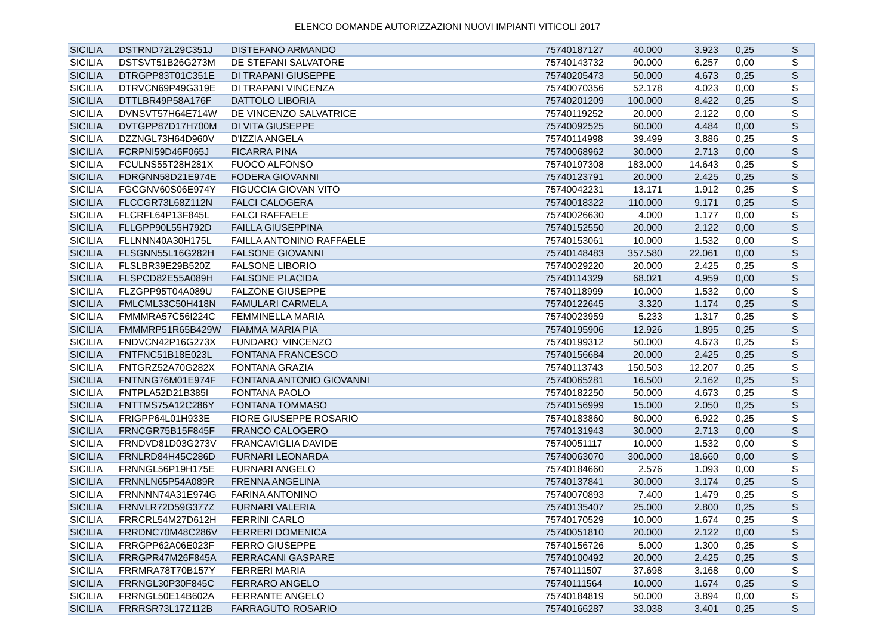ELENCO DOMANDE AUTORIZZAZIONI NUOVI IMPIANTI VITICOLI 2017
| SICILIA | DSTRND72L29C351J | DISTEFANO ARMANDO | 75740187127 | 40.000 | 3.923 | 0,25 | S |
| SICILIA | DSTSVT51B26G273M | DE STEFANI SALVATORE | 75740143732 | 90.000 | 6.257 | 0,00 | S |
| SICILIA | DTRGPP83T01C351E | DI TRAPANI GIUSEPPE | 75740205473 | 50.000 | 4.673 | 0,25 | S |
| SICILIA | DTRVCN69P49G319E | DI TRAPANI VINCENZA | 75740070356 | 52.178 | 4.023 | 0,00 | S |
| SICILIA | DTTLBR49P58A176F | DATTOLO LIBORIA | 75740201209 | 100.000 | 8.422 | 0,25 | S |
| SICILIA | DVNSVT57H64E714W | DE VINCENZO SALVATRICE | 75740119252 | 20.000 | 2.122 | 0,00 | S |
| SICILIA | DVTGPP87D17H700M | DI VITA GIUSEPPE | 75740092525 | 60.000 | 4.484 | 0,00 | S |
| SICILIA | DZZNGL73H64D960V | D'IZZIA ANGELA | 75740114998 | 39.499 | 3.886 | 0,25 | S |
| SICILIA | FCRPNI59D46F065J | FICARRA PINA | 75740068962 | 30.000 | 2.713 | 0,00 | S |
| SICILIA | FCULNS55T28H281X | FUOCO ALFONSO | 75740197308 | 183.000 | 14.643 | 0,25 | S |
| SICILIA | FDRGNN58D21E974E | FODERA GIOVANNI | 75740123791 | 20.000 | 2.425 | 0,25 | S |
| SICILIA | FGCGNV60S06E974Y | FIGUCCIA GIOVAN VITO | 75740042231 | 13.171 | 1.912 | 0,25 | S |
| SICILIA | FLCCGR73L68Z112N | FALCI CALOGERA | 75740018322 | 110.000 | 9.171 | 0,25 | S |
| SICILIA | FLCRFL64P13F845L | FALCI RAFFAELE | 75740026630 | 4.000 | 1.177 | 0,00 | S |
| SICILIA | FLLGPP90L55H792D | FAILLA GIUSEPPINA | 75740152550 | 20.000 | 2.122 | 0,00 | S |
| SICILIA | FLLNNN40A30H175L | FAILLA ANTONINO RAFFAELE | 75740153061 | 10.000 | 1.532 | 0,00 | S |
| SICILIA | FLSGNN55L16G282H | FALSONE GIOVANNI | 75740148483 | 357.580 | 22.061 | 0,00 | S |
| SICILIA | FLSLBR39E29B520Z | FALSONE LIBORIO | 75740029220 | 20.000 | 2.425 | 0,25 | S |
| SICILIA | FLSPCD82E55A089H | FALSONE PLACIDA | 75740114329 | 68.021 | 4.959 | 0,00 | S |
| SICILIA | FLZGPP95T04A089U | FALZONE GIUSEPPE | 75740118999 | 10.000 | 1.532 | 0,00 | S |
| SICILIA | FMLCML33C50H418N | FAMULARI CARMELA | 75740122645 | 3.320 | 1.174 | 0,25 | S |
| SICILIA | FMMMRA57C56I224C | FEMMINELLA MARIA | 75740023959 | 5.233 | 1.317 | 0,25 | S |
| SICILIA | FMMMRP51R65B429W | FIAMMA MARIA PIA | 75740195906 | 12.926 | 1.895 | 0,25 | S |
| SICILIA | FNDVCN42P16G273X | FUNDARO' VINCENZO | 75740199312 | 50.000 | 4.673 | 0,25 | S |
| SICILIA | FNTFNC51B18E023L | FONTANA FRANCESCO | 75740156684 | 20.000 | 2.425 | 0,25 | S |
| SICILIA | FNTGRZ52A70G282X | FONTANA GRAZIA | 75740113743 | 150.503 | 12.207 | 0,25 | S |
| SICILIA | FNTNNG76M01E974F | FONTANA ANTONIO GIOVANNI | 75740065281 | 16.500 | 2.162 | 0,25 | S |
| SICILIA | FNTPLA52D21B385I | FONTANA PAOLO | 75740182250 | 50.000 | 4.673 | 0,25 | S |
| SICILIA | FNTTMS75A12C286Y | FONTANA TOMMASO | 75740156999 | 15.000 | 2.050 | 0,25 | S |
| SICILIA | FRIGPP64L01H933E | FIORE GIUSEPPE ROSARIO | 75740183860 | 80.000 | 6.922 | 0,25 | S |
| SICILIA | FRNCGR75B15F845F | FRANCO CALOGERO | 75740131943 | 30.000 | 2.713 | 0,00 | S |
| SICILIA | FRNDVD81D03G273V | FRANCAVIGLIA DAVIDE | 75740051117 | 10.000 | 1.532 | 0,00 | S |
| SICILIA | FRNLRD84H45C286D | FURNARI LEONARDA | 75740063070 | 300.000 | 18.660 | 0,00 | S |
| SICILIA | FRNNGL56P19H175E | FURNARI ANGELO | 75740184660 | 2.576 | 1.093 | 0,00 | S |
| SICILIA | FRNNLN65P54A089R | FRENNA ANGELINA | 75740137841 | 30.000 | 3.174 | 0,25 | S |
| SICILIA | FRNNNN74A31E974G | FARINA ANTONINO | 75740070893 | 7.400 | 1.479 | 0,25 | S |
| SICILIA | FRNVLR72D59G377Z | FURNARI VALERIA | 75740135407 | 25.000 | 2.800 | 0,25 | S |
| SICILIA | FRRCRL54M27D612H | FERRINI CARLO | 75740170529 | 10.000 | 1.674 | 0,25 | S |
| SICILIA | FRRDNC70M48C286V | FERRERI DOMENICA | 75740051810 | 20.000 | 2.122 | 0,00 | S |
| SICILIA | FRRGPP62A06E023F | FERRO GIUSEPPE | 75740156726 | 5.000 | 1.300 | 0,25 | S |
| SICILIA | FRRGPR47M26F845A | FERRACANI GASPARE | 75740100492 | 20.000 | 2.425 | 0,25 | S |
| SICILIA | FRRMRA78T70B157Y | FERRERI MARIA | 75740111507 | 37.698 | 3.168 | 0,00 | S |
| SICILIA | FRRNGL30P30F845C | FERRARO ANGELO | 75740111564 | 10.000 | 1.674 | 0,25 | S |
| SICILIA | FRRNGL50E14B602A | FERRANTE ANGELO | 75740184819 | 50.000 | 3.894 | 0,00 | S |
| SICILIA | FRRRSR73L17Z112B | FARRAGUTO ROSARIO | 75740166287 | 33.038 | 3.401 | 0,25 | S |